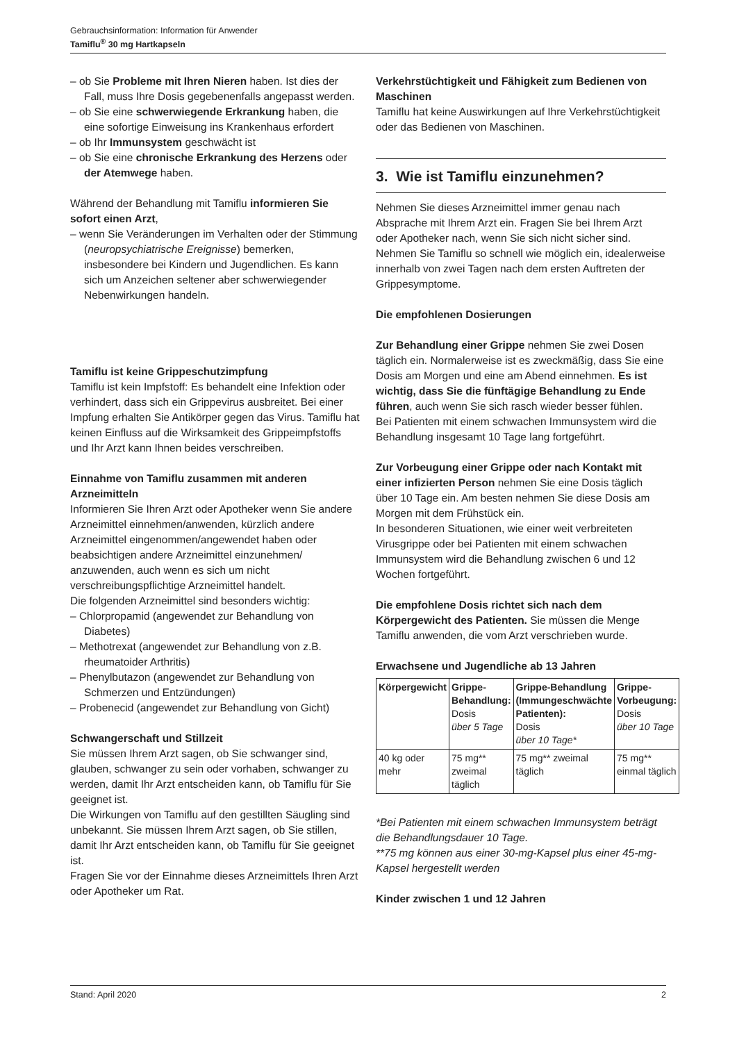Gebrauchsinformation: Information für Anwender
Tamiflu<sup>®</sup> 30 mg Hartkapseln
– ob Sie Probleme mit Ihren Nieren haben. Ist dies der Fall, muss Ihre Dosis gegebenenfalls angepasst werden.
– ob Sie eine schwerwiegende Erkrankung haben, die eine sofortige Einweisung ins Krankenhaus erfordert
– ob Ihr Immunsystem geschwächt ist
– ob Sie eine chronische Erkrankung des Herzens oder der Atemwege haben.
Während der Behandlung mit Tamiflu informieren Sie sofort einen Arzt,
– wenn Sie Veränderungen im Verhalten oder der Stimmung (neuropsychiatrische Ereignisse) bemerken, insbesondere bei Kindern und Jugendlichen. Es kann sich um Anzeichen seltener aber schwerwiegender Nebenwirkungen handeln.
Tamiflu ist keine Grippeschutzimpfung
Tamiflu ist kein Impfstoff: Es behandelt eine Infektion oder verhindert, dass sich ein Grippevirus ausbreitet. Bei einer Impfung erhalten Sie Antikörper gegen das Virus. Tamiflu hat keinen Einfluss auf die Wirksamkeit des Grippeimpfstoffs und Ihr Arzt kann Ihnen beides verschreiben.
Einnahme von Tamiflu zusammen mit anderen Arzneimitteln
Informieren Sie Ihren Arzt oder Apotheker wenn Sie andere Arzneimittel einnehmen/anwenden, kürzlich andere Arzneimittel eingenommen/angewendet haben oder beabsichtigen andere Arzneimittel einzunehmen/ anzuwenden, auch wenn es sich um nicht verschreibungspflichtige Arzneimittel handelt.
Die folgenden Arzneimittel sind besonders wichtig:
– Chlorpropamid (angewendet zur Behandlung von Diabetes)
– Methotrexat (angewendet zur Behandlung von z.B. rheumatoider Arthritis)
– Phenylbutazon (angewendet zur Behandlung von Schmerzen und Entzündungen)
– Probenecid (angewendet zur Behandlung von Gicht)
Schwangerschaft und Stillzeit
Sie müssen Ihrem Arzt sagen, ob Sie schwanger sind, glauben, schwanger zu sein oder vorhaben, schwanger zu werden, damit Ihr Arzt entscheiden kann, ob Tamiflu für Sie geeignet ist.
Die Wirkungen von Tamiflu auf den gestillten Säugling sind unbekannt. Sie müssen Ihrem Arzt sagen, ob Sie stillen, damit Ihr Arzt entscheiden kann, ob Tamiflu für Sie geeignet ist.
Fragen Sie vor der Einnahme dieses Arzneimittels Ihren Arzt oder Apotheker um Rat.
Verkehrstüchtigkeit und Fähigkeit zum Bedienen von Maschinen
Tamiflu hat keine Auswirkungen auf Ihre Verkehrstüchtigkeit oder das Bedienen von Maschinen.
3. Wie ist Tamiflu einzunehmen?
Nehmen Sie dieses Arzneimittel immer genau nach Absprache mit Ihrem Arzt ein. Fragen Sie bei Ihrem Arzt oder Apotheker nach, wenn Sie sich nicht sicher sind. Nehmen Sie Tamiflu so schnell wie möglich ein, idealerweise innerhalb von zwei Tagen nach dem ersten Auftreten der Grippesymptome.
Die empfohlenen Dosierungen
Zur Behandlung einer Grippe nehmen Sie zwei Dosen täglich ein. Normalerweise ist es zweckmäßig, dass Sie eine Dosis am Morgen und eine am Abend einnehmen. Es ist wichtig, dass Sie die fünftägige Behandlung zu Ende führen, auch wenn Sie sich rasch wieder besser fühlen.
Bei Patienten mit einem schwachen Immunsystem wird die Behandlung insgesamt 10 Tage lang fortgeführt.
Zur Vorbeugung einer Grippe oder nach Kontakt mit einer infizierten Person nehmen Sie eine Dosis täglich über 10 Tage ein. Am besten nehmen Sie diese Dosis am Morgen mit dem Frühstück ein.
In besonderen Situationen, wie einer weit verbreiteten Virusgrippe oder bei Patienten mit einem schwachen Immunsystem wird die Behandlung zwischen 6 und 12 Wochen fortgeführt.
Die empfohlene Dosis richtet sich nach dem Körpergewicht des Patienten. Sie müssen die Menge Tamiflu anwenden, die vom Arzt verschrieben wurde.
Erwachsene und Jugendliche ab 13 Jahren
| Körpergewicht | Grippe-Behandlung: Dosis über 5 Tage | Grippe-Behandlung (Immungeschwächte Patienten): Dosis über 10 Tage* | Grippe-Vorbeugung: Dosis über 10 Tage |
| --- | --- | --- | --- |
| 40 kg oder mehr | 75 mg** zweimal täglich | 75 mg** zweimal täglich | 75 mg** einmal täglich |
*Bei Patienten mit einem schwachen Immunsystem beträgt die Behandlungsdauer 10 Tage.
**75 mg können aus einer 30-mg-Kapsel plus einer 45-mg-Kapsel hergestellt werden
Kinder zwischen 1 und 12 Jahren
Stand: April 2020 2